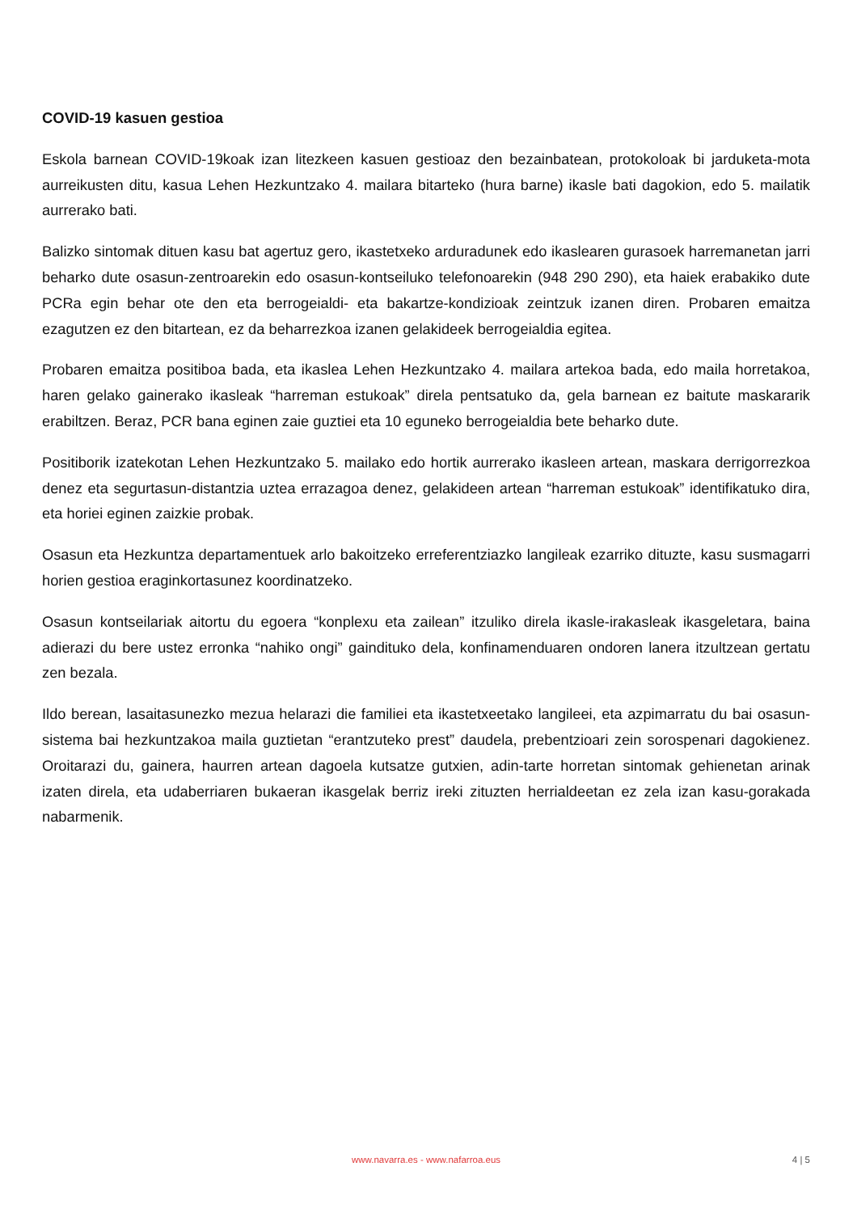COVID-19 kasuen gestioa
Eskola barnean COVID-19koak izan litezkeen kasuen gestioaz den bezainbatean, protokoloak bi jarduketa-mota aurreikusten ditu, kasua Lehen Hezkuntzako 4. mailara bitarteko (hura barne) ikasle bati dagokion, edo 5. mailatik aurrerako bati.
Balizko sintomak dituen kasu bat agertuz gero, ikastetxeko arduradunek edo ikaslearen gurasoek harremanetan jarri beharko dute osasun-zentroarekin edo osasun-kontseiluko telefonoarekin (948 290 290), eta haiek erabakiko dute PCRa egin behar ote den eta berrogeialdi- eta bakartze-kondizioak zeintzuk izanen diren. Probaren emaitza ezagutzen ez den bitartean, ez da beharrezkoa izanen gelakideek berrogeialdia egitea.
Probaren emaitza positiboa bada, eta ikaslea Lehen Hezkuntzako 4. mailara artekoa bada, edo maila horretakoa, haren gelako gainerako ikasleak “harreman estukoak” direla pentsatuko da, gela barnean ez baitute maskararik erabiltzen. Beraz, PCR bana eginen zaie guztiei eta 10 eguneko berrogeialdia bete beharko dute.
Positiborik izatekotan Lehen Hezkuntzako 5. mailako edo hortik aurrerako ikasleen artean, maskara derrigorrezkoa denez eta segurtasun-distantzia uztea errazagoa denez, gelakideen artean “harreman estukoak” identifikatuko dira, eta horiei eginen zaizkie probak.
Osasun eta Hezkuntza departamentuek arlo bakoitzeko erreferentziazko langileak ezarriko dituzte, kasu susmagarri horien gestioa eraginkortasunez koordinatzeko.
Osasun kontseilariak aitortu du egoera “konplexu eta zailean” itzuliko direla ikasle-irakasleak ikasgeletara, baina adierazi du bere ustez erronka “nahiko ongi” gaindituko dela, konfinamenduaren ondoren lanera itzultzean gertatu zen bezala.
Ildo berean, lasaitasunezko mezua helarazi die familiei eta ikastetxeetako langileei, eta azpimarratu du bai osasun-sistema bai hezkuntzakoa maila guztietan “erantzuteko prest” daudela, prebentzioari zein sorospenari dagokienez. Oroitarazi du, gainera, haurren artean dagoela kutsatze gutxien, adin-tarte horretan sintomak gehienetan arinak izaten direla, eta udaberriaren bukaeran ikasgelak berriz ireki zituzten herrialdeetan ez zela izan kasu-gorakada nabarmenik.
www.navarra.es - www.nafarroa.eus
4 | 5